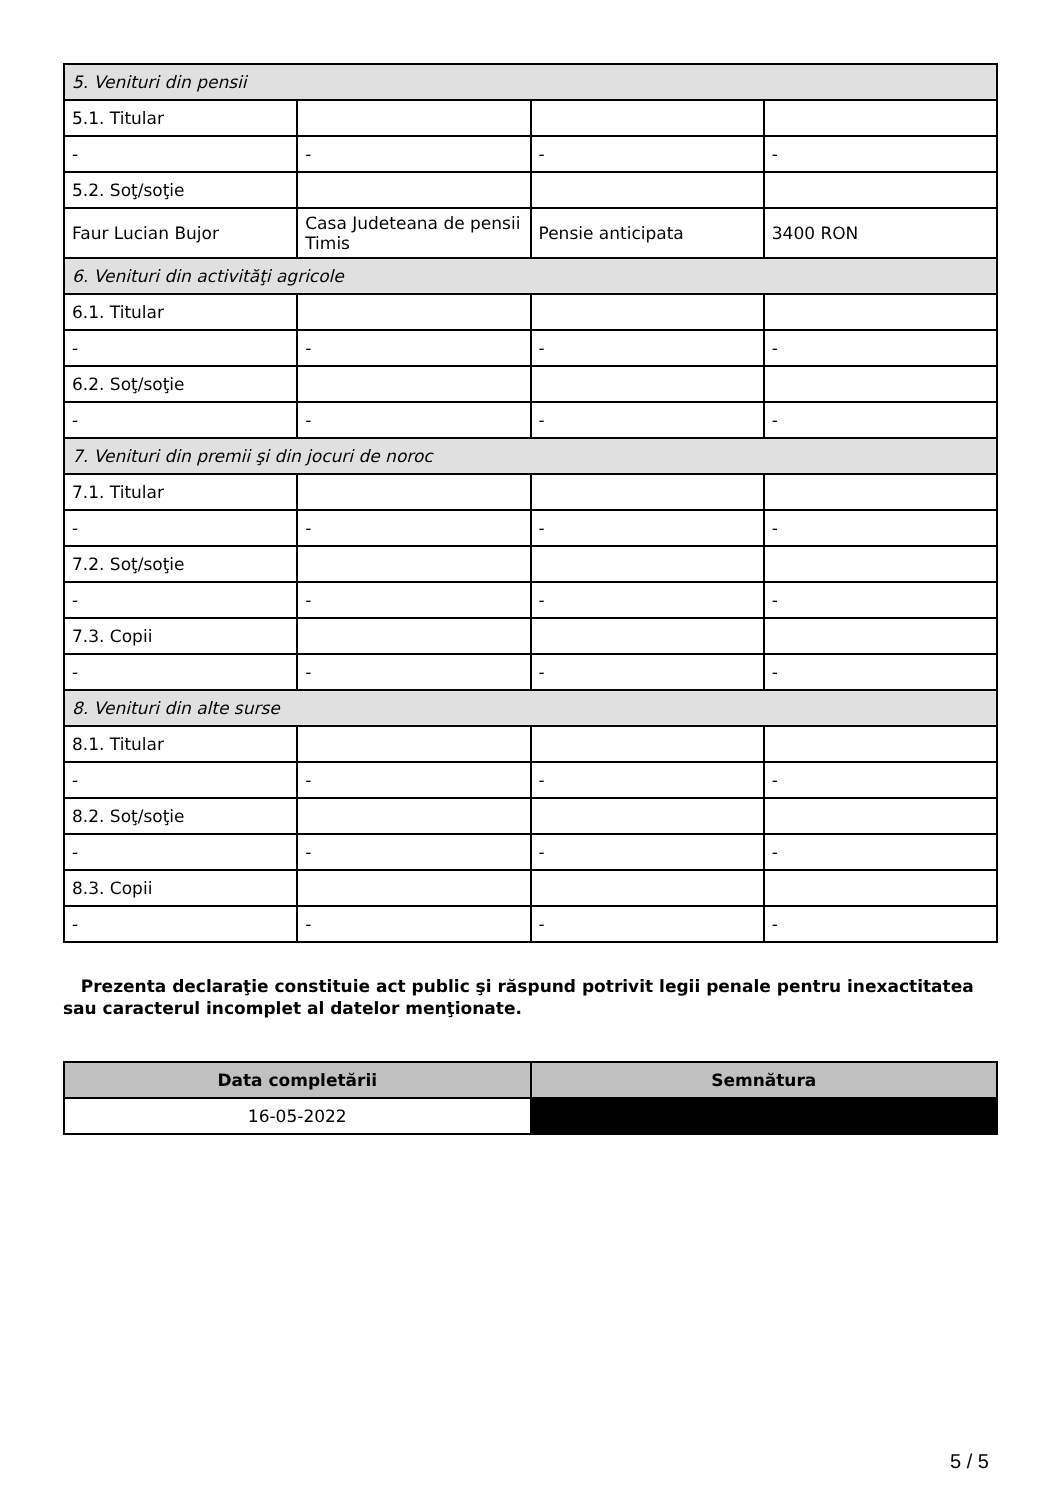| 5. Venituri din pensii | | | |
| 5.1. Titular | | | |
| - | - | - | - |
| 5.2. Soţ/soţie | | | |
| Faur Lucian Bujor | Casa Judeteana de pensii Timis | Pensie anticipata | 3400 RON |
| 6. Venituri din activităţi agricole | | | |
| 6.1. Titular | | | |
| - | - | - | - |
| 6.2. Soţ/soţie | | | |
| - | - | - | - |
| 7. Venituri din premii şi din jocuri de noroc | | | |
| 7.1. Titular | | | |
| - | - | - | - |
| 7.2. Soţ/soţie | | | |
| - | - | - | - |
| 7.3. Copii | | | |
| - | - | - | - |
| 8. Venituri din alte surse | | | |
| 8.1. Titular | | | |
| - | - | - | - |
| 8.2. Soţ/soţie | | | |
| - | - | - | - |
| 8.3. Copii | | | |
| - | - | - | - |
Prezenta declaraţie constituie act public şi răspund potrivit legii penale pentru inexactitatea sau caracterul incomplet al datelor menţionate.
| Data completării | Semnătura |
| --- | --- |
| 16-05-2022 | |
5 / 5